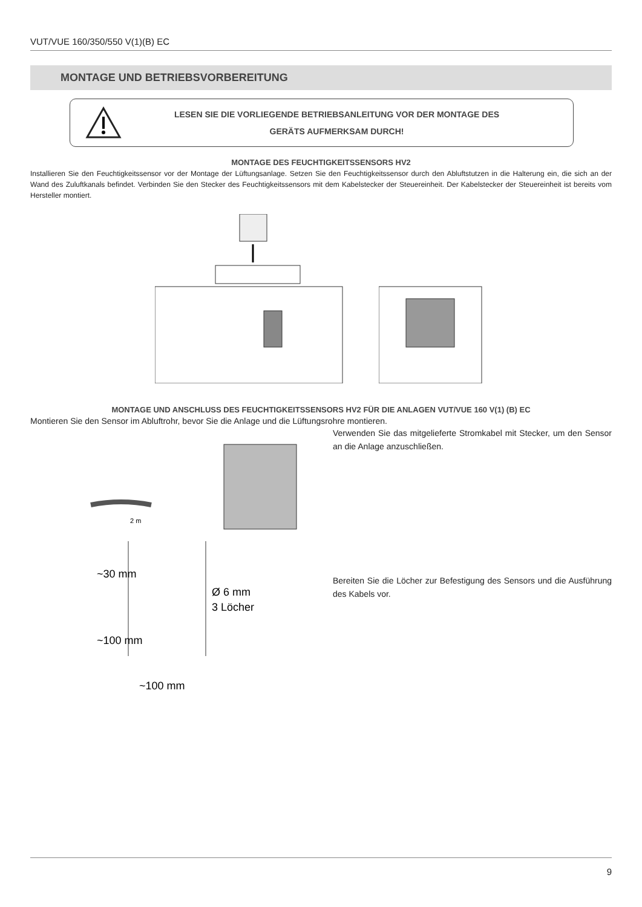VUT/VUE 160/350/550 V(1)(B) EC
MONTAGE UND BETRIEBSVORBEREITUNG
LESEN SIE DIE VORLIEGENDE BETRIEBSANLEITUNG VOR DER MONTAGE DES
GERÄTS AUFMERKSAM DURCH!
MONTAGE DES FEUCHTIGKEITSSENSORS HV2
Installieren Sie den Feuchtigkeitssensor vor der Montage der Lüftungsanlage. Setzen Sie den Feuchtigkeitssensor durch den Abluftstutzen in die Halterung ein, die sich an der Wand des Zuluftkanals befindet. Verbinden Sie den Stecker des Feuchtigkeitssensors mit dem Kabelstecker der Steuereinheit. Der Kabelstecker der Steuereinheit ist bereits vom Hersteller montiert.
MONTAGE UND ANSCHLUSS DES FEUCHTIGKEITSSENSORS HV2 FÜR DIE ANLAGEN VUT/VUE 160 V(1) (B) EC
Montieren Sie den Sensor im Abluftrohr, bevor Sie die Anlage und die Lüftungsrohre montieren.
2 m
Ø 6 mm
3 Löcher
~100 mm
~30 mm
~100 mm
Verwenden Sie das mitgelieferte Stromkabel mit Stecker, um den Sensor an die Anlage anzuschließen.
Bereiten Sie die Löcher zur Befestigung des Sensors und die Ausführung des Kabels vor.
9